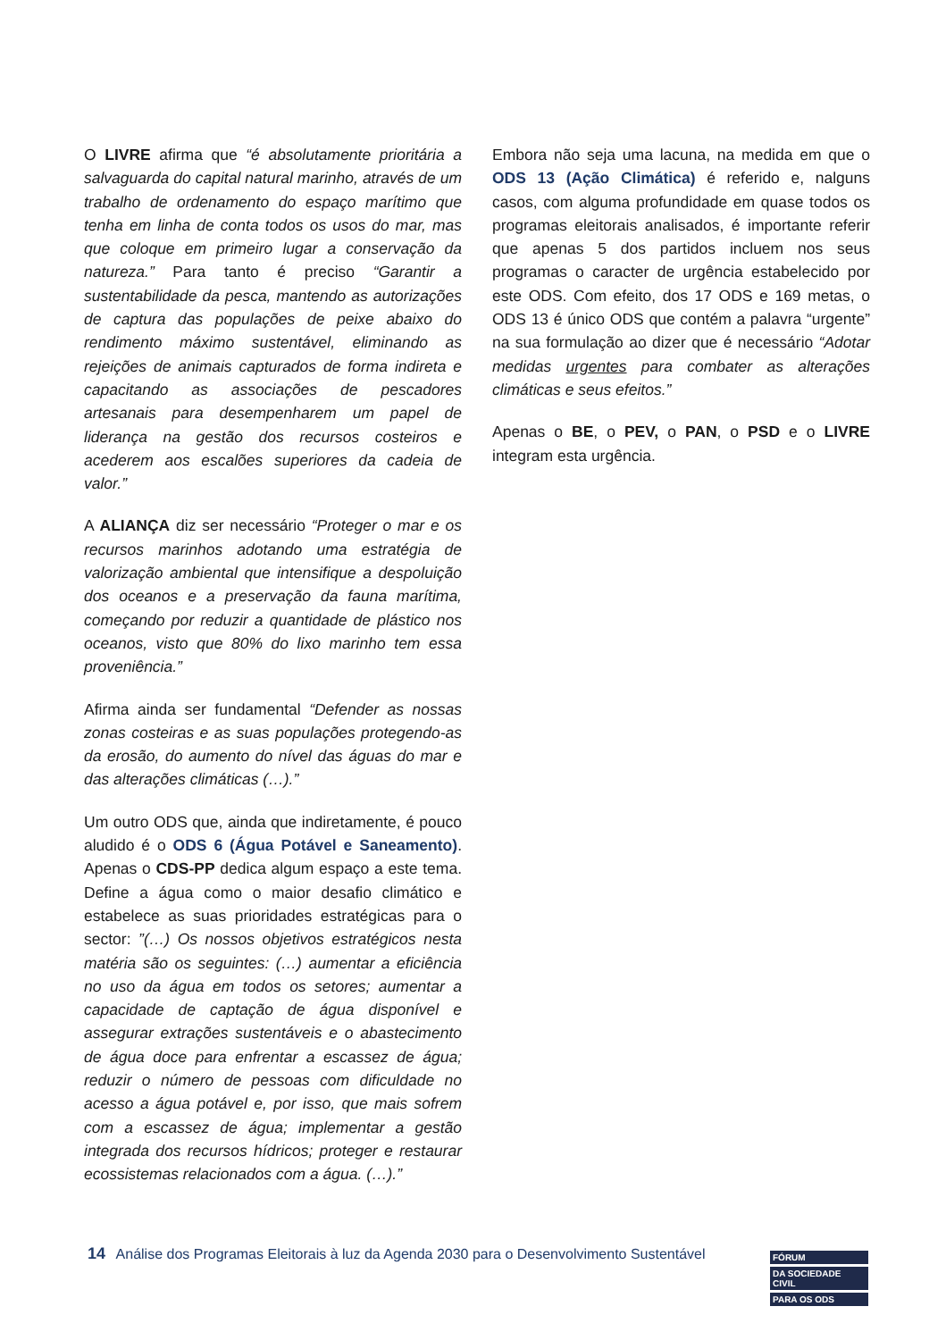O LIVRE afirma que “é absolutamente prioritária a salvaguarda do capital natural marinho, através de um trabalho de ordenamento do espaço marítimo que tenha em linha de conta todos os usos do mar, mas que coloque em primeiro lugar a conservação da natureza.” Para tanto é preciso “Garantir a sustentabilidade da pesca, mantendo as autorizações de captura das populações de peixe abaixo do rendimento máximo sustentável, eliminando as rejeições de animais capturados de forma indireta e capacitando as associações de pescadores artesanais para desempenharem um papel de liderança na gestão dos recursos costeiros e acederem aos escalões superiores da cadeia de valor.”
A ALIANÇA diz ser necessário “Proteger o mar e os recursos marinhos adotando uma estratégia de valorização ambiental que intensifique a despoluição dos oceanos e a preservação da fauna marítima, começando por reduzir a quantidade de plástico nos oceanos, visto que 80% do lixo marinho tem essa proveniência.”
Afirma ainda ser fundamental “Defender as nossas zonas costeiras e as suas populações protegendo-as da erosão, do aumento do nível das águas do mar e das alterações climáticas (…).”
Um outro ODS que, ainda que indiretamente, é pouco aludido é o ODS 6 (Água Potável e Saneamento). Apenas o CDS-PP dedica algum espaço a este tema. Define a água como o maior desafio climático e estabelece as suas prioridades estratégicas para o sector: ”(…) Os nossos objetivos estratégicos nesta matéria são os seguintes: (…) aumentar a eficiência no uso da água em todos os setores; aumentar a capacidade de captação de água disponível e assegurar extrações sustentáveis e o abastecimento de água doce para enfrentar a escassez de água; reduzir o número de pessoas com dificuldade no acesso a água potável e, por isso, que mais sofrem com a escassez de água; implementar a gestão integrada dos recursos hídricos; proteger e restaurar ecossistemas relacionados com a água. (…).”
Embora não seja uma lacuna, na medida em que o ODS 13 (Ação Climática) é referido e, nalguns casos, com alguma profundidade em quase todos os programas eleitorais analisados, é importante referir que apenas 5 dos partidos incluem nos seus programas o caracter de urgência estabelecido por este ODS. Com efeito, dos 17 ODS e 169 metas, o ODS 13 é único ODS que contém a palavra “urgente” na sua formulação ao dizer que é necessário “Adotar medidas urgentes para combater as alterações climáticas e seus efeitos.”
Apenas o BE, o PEV, o PAN, o PSD e o LIVRE integram esta urgência.
14 Análise dos Programas Eleitorais à luz da Agenda 2030 para o Desenvolvimento Sustentável
FÓRUM
DA SOCIEDADE CIVIL
PARA OS ODS